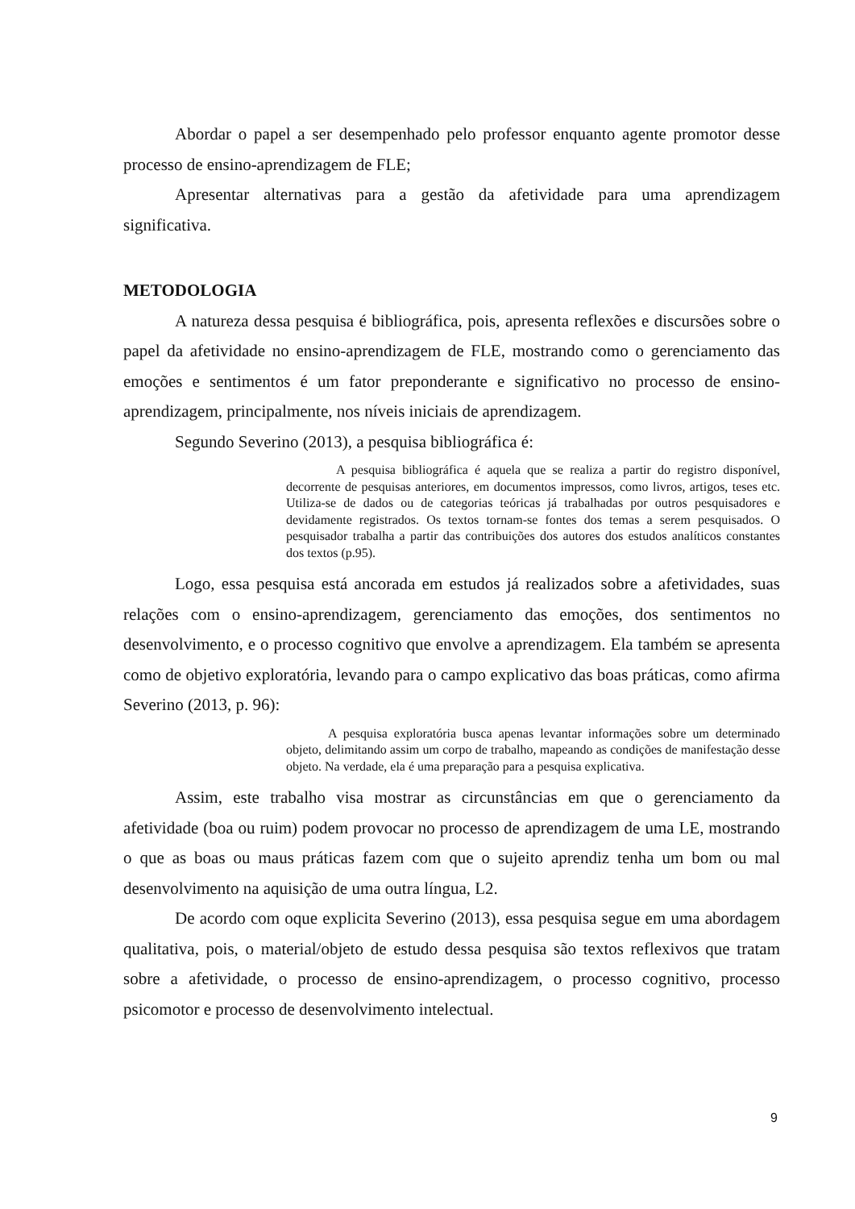Abordar o papel a ser desempenhado pelo professor enquanto agente promotor desse processo de ensino-aprendizagem de FLE;
Apresentar alternativas para a gestão da afetividade para uma aprendizagem significativa.
METODOLOGIA
A natureza dessa pesquisa é bibliográfica, pois, apresenta reflexões e discursões sobre o papel da afetividade no ensino-aprendizagem de FLE, mostrando como o gerenciamento das emoções e sentimentos é um fator preponderante e significativo no processo de ensino-aprendizagem, principalmente, nos níveis iniciais de aprendizagem.
Segundo Severino (2013), a pesquisa bibliográfica é:
A pesquisa bibliográfica é aquela que se realiza a partir do registro disponível, decorrente de pesquisas anteriores, em documentos impressos, como livros, artigos, teses etc. Utiliza-se de dados ou de categorias teóricas já trabalhadas por outros pesquisadores e devidamente registrados. Os textos tornam-se fontes dos temas a serem pesquisados. O pesquisador trabalha a partir das contribuições dos autores dos estudos analíticos constantes dos textos (p.95).
Logo, essa pesquisa está ancorada em estudos já realizados sobre a afetividades, suas relações com o ensino-aprendizagem, gerenciamento das emoções, dos sentimentos no desenvolvimento, e o processo cognitivo que envolve a aprendizagem. Ela também se apresenta como de objetivo exploratória, levando para o campo explicativo das boas práticas, como afirma Severino (2013, p. 96):
A pesquisa exploratória busca apenas levantar informações sobre um determinado objeto, delimitando assim um corpo de trabalho, mapeando as condições de manifestação desse objeto. Na verdade, ela é uma preparação para a pesquisa explicativa.
Assim, este trabalho visa mostrar as circunstâncias em que o gerenciamento da afetividade (boa ou ruim) podem provocar no processo de aprendizagem de uma LE, mostrando o que as boas ou maus práticas fazem com que o sujeito aprendiz tenha um bom ou mal desenvolvimento na aquisição de uma outra língua, L2.
De acordo com oque explicita Severino (2013), essa pesquisa segue em uma abordagem qualitativa, pois, o material/objeto de estudo dessa pesquisa são textos reflexivos que tratam sobre a afetividade, o processo de ensino-aprendizagem, o processo cognitivo, processo psicomotor e processo de desenvolvimento intelectual.
9